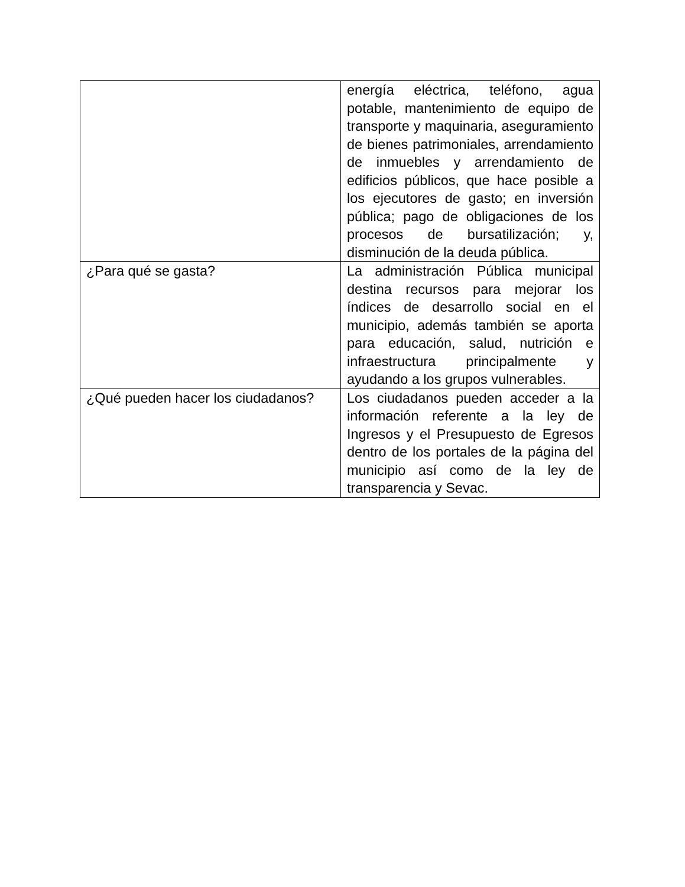| | energía eléctrica, teléfono, agua potable, mantenimiento de equipo de transporte y maquinaria, aseguramiento de bienes patrimoniales, arrendamiento de inmuebles y arrendamiento de edificios públicos, que hace posible a los ejecutores de gasto; en inversión pública; pago de obligaciones de los procesos de bursatilización; y, disminución de la deuda pública. |
| ¿Para qué se gasta? | La administración Pública municipal destina recursos para mejorar los índices de desarrollo social en el municipio, además también se aporta para educación, salud, nutrición e infraestructura principalmente y ayudando a los grupos vulnerables. |
| ¿Qué pueden hacer los ciudadanos? | Los ciudadanos pueden acceder a la información referente a la ley de Ingresos y el Presupuesto de Egresos dentro de los portales de la página del municipio así como de la ley de transparencia y Sevac. |